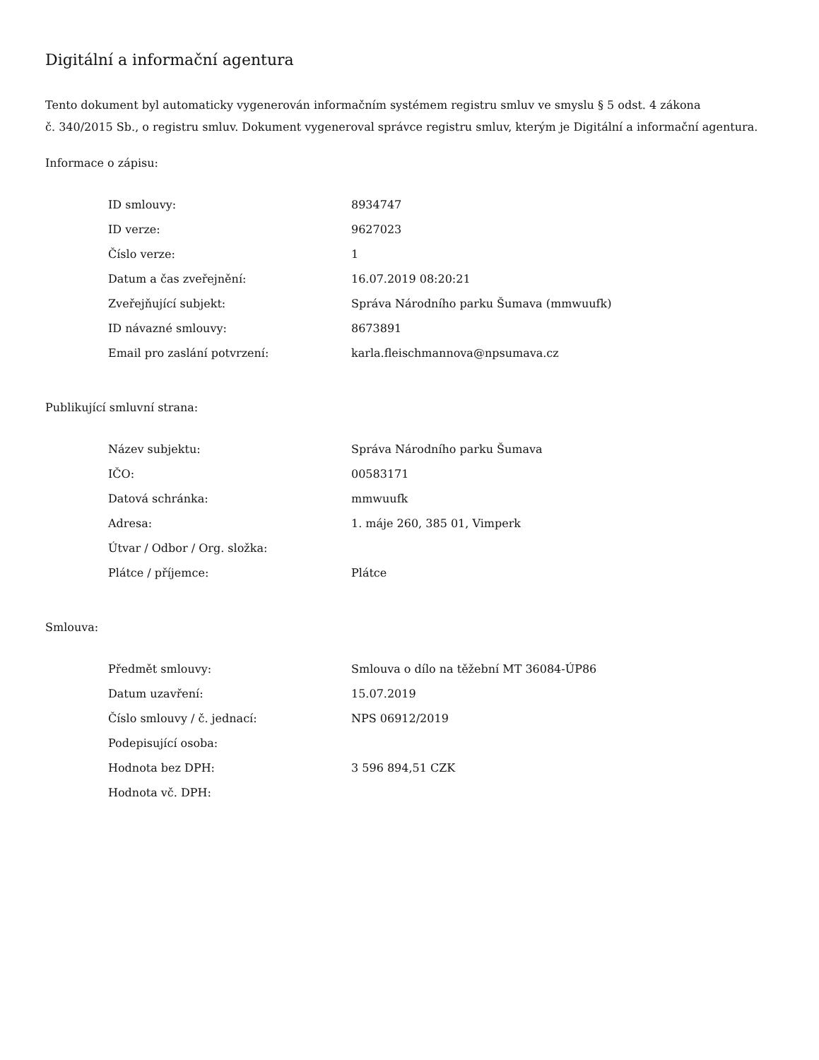Digitální a informační agentura
Tento dokument byl automaticky vygenerován informačním systémem registru smluv ve smyslu § 5 odst. 4 zákona
č. 340/2015 Sb., o registru smluv. Dokument vygeneroval správce registru smluv, kterým je Digitální a informační agentura.
Informace o zápisu:
| ID smlouvy: | 8934747 |
| ID verze: | 9627023 |
| Číslo verze: | 1 |
| Datum a čas zveřejnění: | 16.07.2019 08:20:21 |
| Zveřejňující subjekt: | Správa Národního parku Šumava (mmwuufk) |
| ID návazné smlouvy: | 8673891 |
| Email pro zaslání potvrzení: | karla.fleischmannova@npsumava.cz |
Publikující smluvní strana:
| Název subjektu: | Správa Národního parku Šumava |
| IČO: | 00583171 |
| Datová schránka: | mmwuufk |
| Adresa: | 1. máje 260, 385 01, Vimperk |
| Útvar / Odbor / Org. složka: | |
| Plátce / příjemce: | Plátce |
Smlouva:
| Předmět smlouvy: | Smlouva o dílo na těžební MT 36084-ÚP86 |
| Datum uzavření: | 15.07.2019 |
| Číslo smlouvy / č. jednací: | NPS 06912/2019 |
| Podepisující osoba: | |
| Hodnota bez DPH: | 3 596 894,51 CZK |
| Hodnota vč. DPH: | |